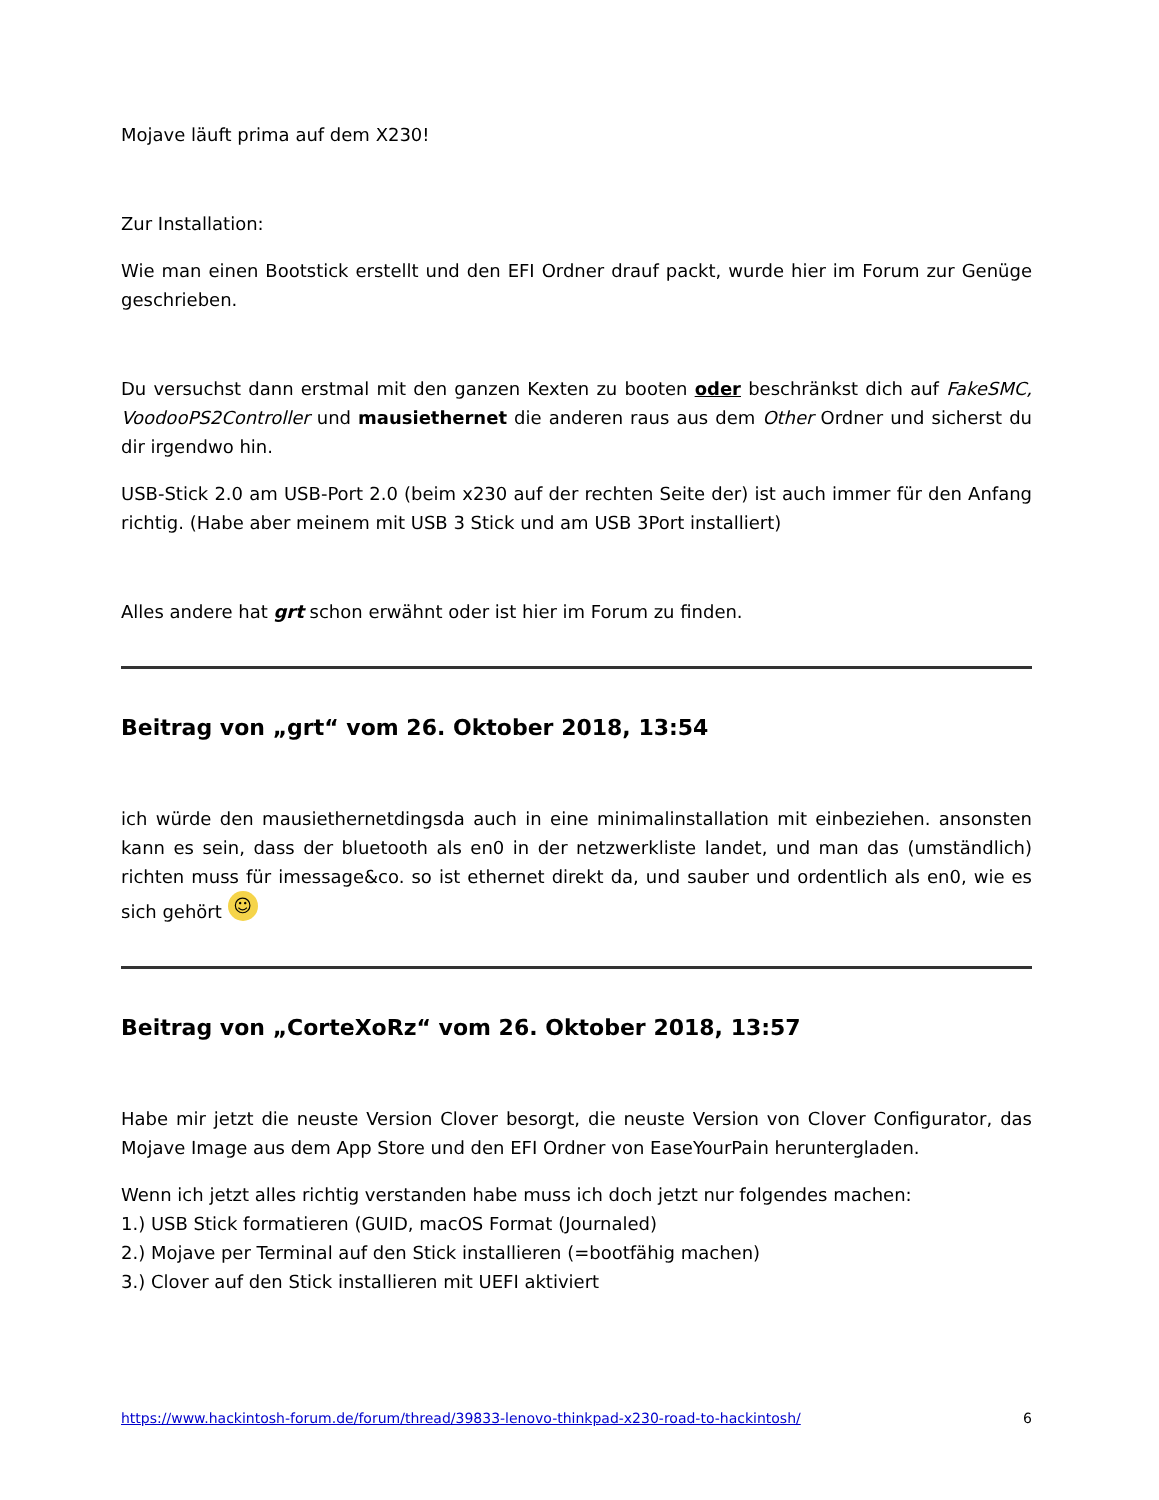Mojave läuft prima auf dem X230!
Zur Installation:
Wie man einen Bootstick erstellt und den EFI Ordner drauf packt, wurde hier im Forum zur Genüge geschrieben.
Du versuchst dann erstmal mit den ganzen Kexten zu booten oder beschränkst dich auf FakeSMC, VoodooPS2Controller und mausiethernet die anderen raus aus dem Other Ordner und sicherst du dir irgendwo hin.
USB-Stick 2.0 am USB-Port 2.0 (beim x230 auf der rechten Seite der) ist auch immer für den Anfang richtig. (Habe aber meinem mit USB 3 Stick und am USB 3Port installiert)
Alles andere hat grt schon erwähnt oder ist hier im Forum zu finden.
Beitrag von „grt“ vom 26. Oktober 2018, 13:54
ich würde den mausiethernetdingsda auch in eine minimalinstallation mit einbeziehen. ansonsten kann es sein, dass der bluetooth als en0 in der netzwerkliste landet, und man das (umständlich) richten muss für imessage&co. so ist ethernet direkt da, und sauber und ordentlich als en0, wie es sich gehört ☺
Beitrag von „CorteXoRz“ vom 26. Oktober 2018, 13:57
Habe mir jetzt die neuste Version Clover besorgt, die neuste Version von Clover Configurator, das Mojave Image aus dem App Store und den EFI Ordner von EaseYourPain heruntergladen.
Wenn ich jetzt alles richtig verstanden habe muss ich doch jetzt nur folgendes machen:
1.) USB Stick formatieren (GUID, macOS Format (Journaled)
2.) Mojave per Terminal auf den Stick installieren (=bootfähig machen)
3.) Clover auf den Stick installieren mit UEFI aktiviert
https://www.hackintosh-forum.de/forum/thread/39833-lenovo-thinkpad-x230-road-to-hackintosh/ 6